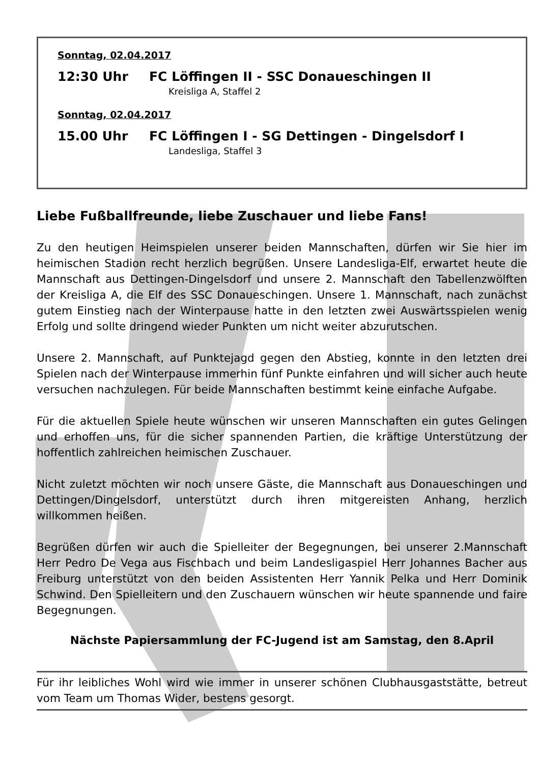Sonntag, 02.04.2017
12:30 Uhr FC Löffingen II - SSC Donaueschingen II
Kreisliga A, Staffel 2
Sonntag, 02.04.2017
15.00 Uhr FC Löffingen I - SG Dettingen - Dingelsdorf I
Landesliga, Staffel 3
Liebe Fußballfreunde, liebe Zuschauer und liebe Fans!
Zu den heutigen Heimspielen unserer beiden Mannschaften, dürfen wir Sie hier im heimischen Stadion recht herzlich begrüßen. Unsere Landesliga-Elf, erwartet heute die Mannschaft aus Dettingen-Dingelsdorf und unsere 2. Mannschaft den Tabellenzwölften der Kreisliga A, die Elf des SSC Donaueschingen. Unsere 1. Mannschaft, nach zunächst gutem Einstieg nach der Winterpause hatte in den letzten zwei Auswärtsspielen wenig Erfolg und sollte dringend wieder Punkten um nicht weiter abzurutschen.
Unsere 2. Mannschaft, auf Punktejagd gegen den Abstieg, konnte in den letzten drei Spielen nach der Winterpause immerhin fünf Punkte einfahren und will sicher auch heute versuchen nachzulegen. Für beide Mannschaften bestimmt keine einfache Aufgabe.
Für die aktuellen Spiele heute wünschen wir unseren Mannschaften ein gutes Gelingen und erhoffen uns, für die sicher spannenden Partien, die kräftige Unterstützung der hoffentlich zahlreichen heimischen Zuschauer.
Nicht zuletzt möchten wir noch unsere Gäste, die Mannschaft aus Donaueschingen und Dettingen/Dingelsdorf, unterstützt durch ihren mitgereisten Anhang, herzlich willkommen heißen.
Begrüßen dürfen wir auch die Spielleiter der Begegnungen, bei unserer 2.Mannschaft Herr Pedro De Vega aus Fischbach und beim Landesligaspiel Herr Johannes Bacher aus Freiburg unterstützt von den beiden Assistenten Herr Yannik Pelka und Herr Dominik Schwind. Den Spielleitern und den Zuschauern wünschen wir heute spannende und faire Begegnungen.
Nächste Papiersammlung der FC-Jugend ist am Samstag, den 8.April
Für ihr leibliches Wohl wird wie immer in unserer schönen Clubhausgaststätte, betreut vom Team um Thomas Wider, bestens gesorgt.